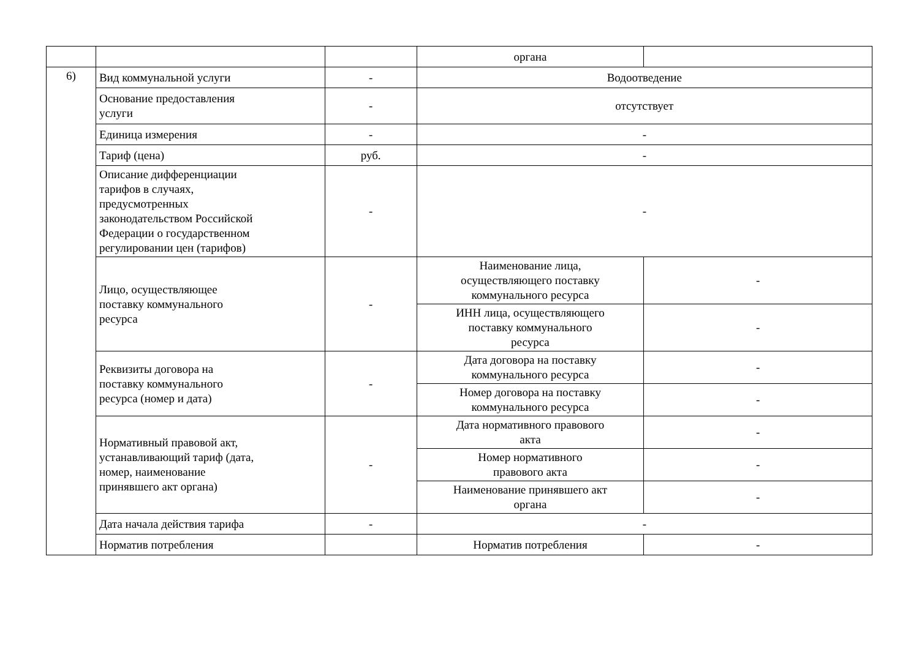| | | | органа | |
| 6) | Вид коммунальной услуги | - | Водоотведение | |
| | Основание предоставления услуги | - | отсутствует | |
| | Единица измерения | - | - | |
| | Тариф (цена) | руб. | - | |
| | Описание дифференциации тарифов в случаях, предусмотренных законодательством Российской Федерации о государственном регулировании цен (тарифов) | - | - | |
| | Лицо, осуществляющее поставку коммунального ресурса | - | Наименование лица, осуществляющего поставку коммунального ресурса | - |
| | | | ИНН лица, осуществляющего поставку коммунального ресурса | - |
| | Реквизиты договора на поставку коммунального ресурса (номер и дата) | - | Дата договора на поставку коммунального ресурса | - |
| | | | Номер договора на поставку коммунального ресурса | - |
| | Нормативный правовой акт, устанавливающий тариф (дата, номер, наименование принявшего акт органа) | - | Дата нормативного правового акта | - |
| | | | Номер нормативного правового акта | - |
| | | | Наименование принявшего акт органа | - |
| | Дата начала действия тарифа | - | - | |
| | Норматив потребления | | Норматив потребления | - |